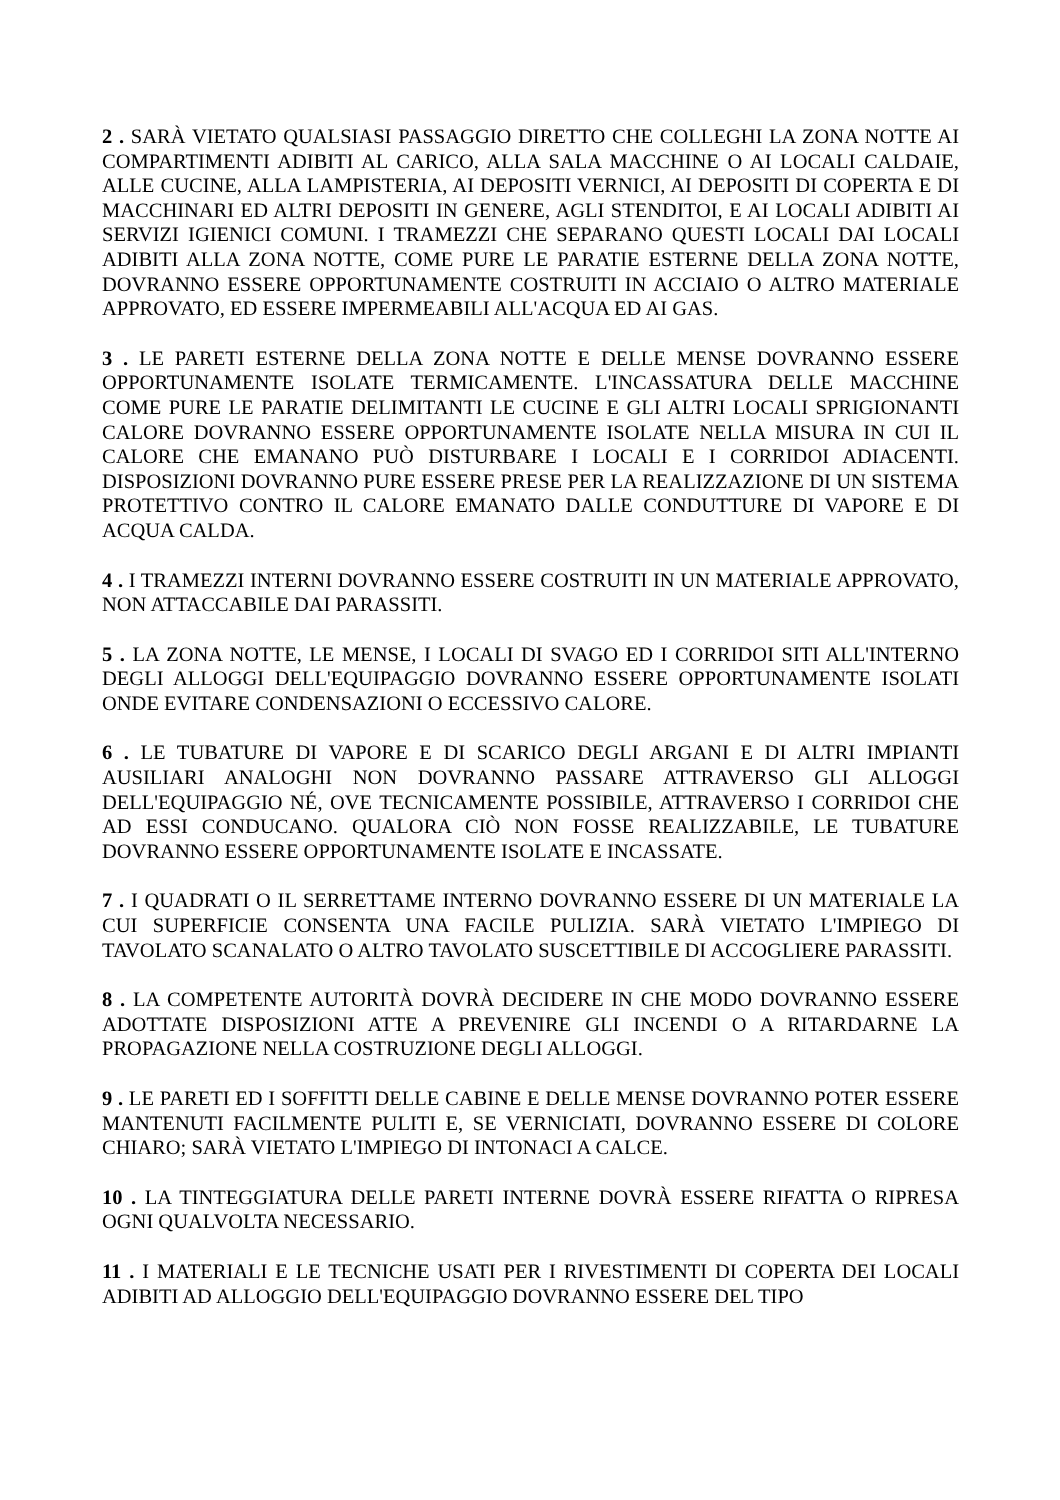2 . SARÀ VIETATO QUALSIASI PASSAGGIO DIRETTO CHE COLLEGHI LA ZONA NOTTE AI COMPARTIMENTI ADIBITI AL CARICO, ALLA SALA MACCHINE O AI LOCALI CALDAIE, ALLE CUCINE, ALLA LAMPISTERIA, AI DEPOSITI VERNICI, AI DEPOSITI DI COPERTA E DI MACCHINARI ED ALTRI DEPOSITI IN GENERE, AGLI STENDITOI, E AI LOCALI ADIBITI AI SERVIZI IGIENICI COMUNI. I TRAMEZZI CHE SEPARANO QUESTI LOCALI DAI LOCALI ADIBITI ALLA ZONA NOTTE, COME PURE LE PARATIE ESTERNE DELLA ZONA NOTTE, DOVRANNO ESSERE OPPORTUNAMENTE COSTRUITI IN ACCIAIO O ALTRO MATERIALE APPROVATO, ED ESSERE IMPERMEABILI ALL'ACQUA ED AI GAS.
3 . LE PARETI ESTERNE DELLA ZONA NOTTE E DELLE MENSE DOVRANNO ESSERE OPPORTUNAMENTE ISOLATE TERMICAMENTE. L'INCASSATURA DELLE MACCHINE COME PURE LE PARATIE DELIMITANTI LE CUCINE E GLI ALTRI LOCALI SPRIGIONANTI CALORE DOVRANNO ESSERE OPPORTUNAMENTE ISOLATE NELLA MISURA IN CUI IL CALORE CHE EMANANO PUÒ DISTURBARE I LOCALI E I CORRIDOI ADIACENTI. DISPOSIZIONI DOVRANNO PURE ESSERE PRESE PER LA REALIZZAZIONE DI UN SISTEMA PROTETTIVO CONTRO IL CALORE EMANATO DALLE CONDUTTURE DI VAPORE E DI ACQUA CALDA.
4 . I TRAMEZZI INTERNI DOVRANNO ESSERE COSTRUITI IN UN MATERIALE APPROVATO, NON ATTACCABILE DAI PARASSITI.
5 . LA ZONA NOTTE, LE MENSE, I LOCALI DI SVAGO ED I CORRIDOI SITI ALL'INTERNO DEGLI ALLOGGI DELL'EQUIPAGGIO DOVRANNO ESSERE OPPORTUNAMENTE ISOLATI ONDE EVITARE CONDENSAZIONI O ECCESSIVO CALORE.
6 . LE TUBATURE DI VAPORE E DI SCARICO DEGLI ARGANI E DI ALTRI IMPIANTI AUSILIARI ANALOGHI NON DOVRANNO PASSARE ATTRAVERSO GLI ALLOGGI DELL'EQUIPAGGIO NÉ, OVE TECNICAMENTE POSSIBILE, ATTRAVERSO I CORRIDOI CHE AD ESSI CONDUCANO. QUALORA CIÒ NON FOSSE REALIZZABILE, LE TUBATURE DOVRANNO ESSERE OPPORTUNAMENTE ISOLATE E INCASSATE.
7 . I QUADRATI O IL SERRETTAME INTERNO DOVRANNO ESSERE DI UN MATERIALE LA CUI SUPERFICIE CONSENTA UNA FACILE PULIZIA. SARÀ VIETATO L'IMPIEGO DI TAVOLATO SCANALATO O ALTRO TAVOLATO SUSCETTIBILE DI ACCOGLIERE PARASSITI.
8 . LA COMPETENTE AUTORITÀ DOVRÀ DECIDERE IN CHE MODO DOVRANNO ESSERE ADOTTATE DISPOSIZIONI ATTE A PREVENIRE GLI INCENDI O A RITARDARNE LA PROPAGAZIONE NELLA COSTRUZIONE DEGLI ALLOGGI.
9 . LE PARETI ED I SOFFITTI DELLE CABINE E DELLE MENSE DOVRANNO POTER ESSERE MANTENUTI FACILMENTE PULITI E, SE VERNICIATI, DOVRANNO ESSERE DI COLORE CHIARO; SARÀ VIETATO L'IMPIEGO DI INTONACI A CALCE.
10 . LA TINTEGGIATURA DELLE PARETI INTERNE DOVRÀ ESSERE RIFATTA O RIPRESA OGNI QUALVOLTA NECESSARIO.
11 . I MATERIALI E LE TECNICHE USATI PER I RIVESTIMENTI DI COPERTA DEI LOCALI ADIBITI AD ALLOGGIO DELL'EQUIPAGGIO DOVRANNO ESSERE DEL TIPO